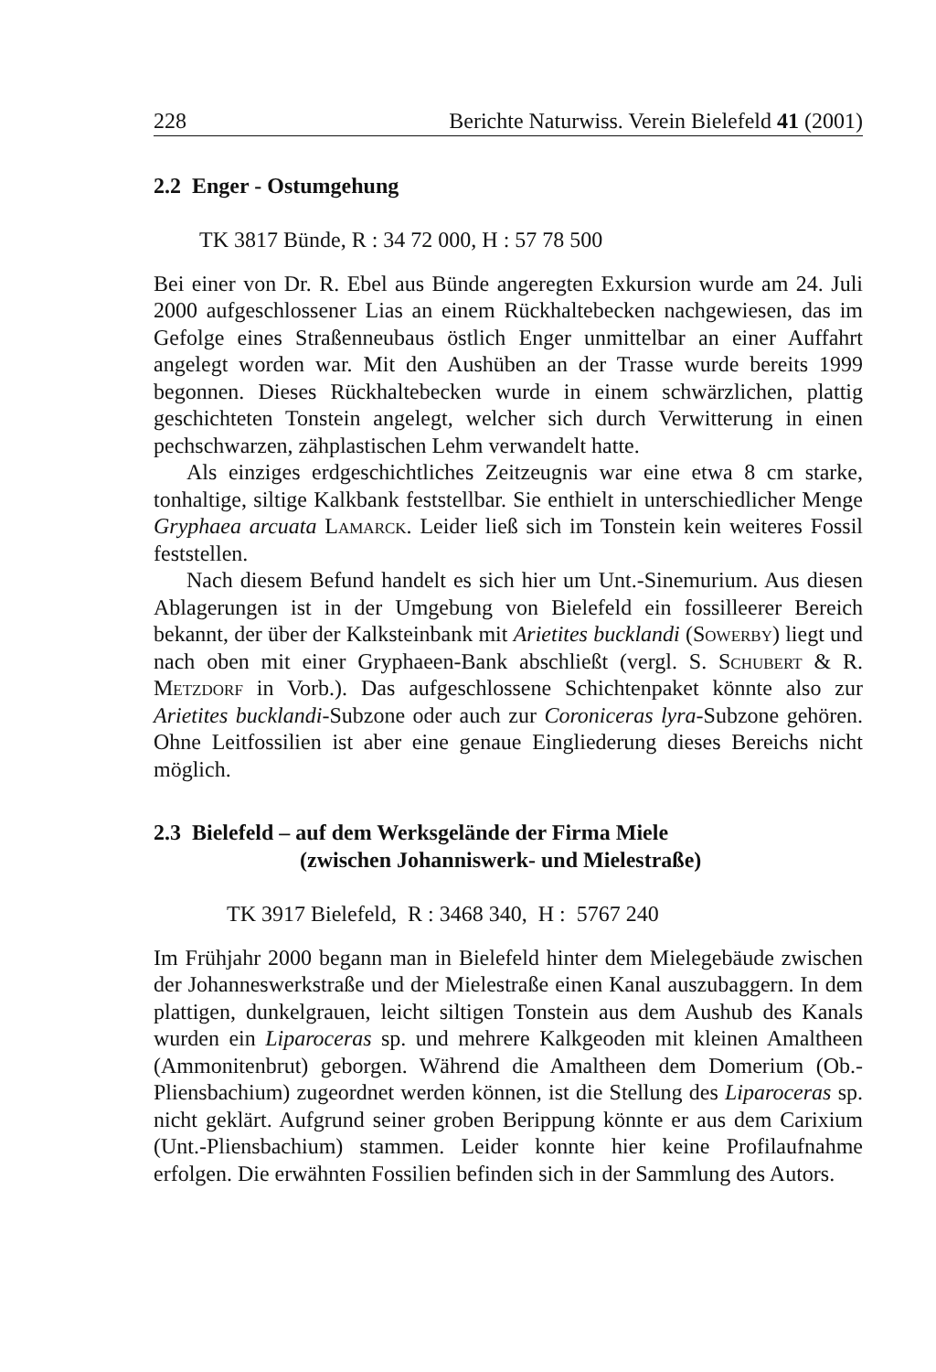228 Berichte Naturwiss. Verein Bielefeld 41 (2001)
2.2 Enger - Ostumgehung
TK 3817 Bünde, R : 34 72 000, H : 57 78 500
Bei einer von Dr. R. Ebel aus Bünde angeregten Exkursion wurde am 24. Juli 2000 aufgeschlossener Lias an einem Rückhaltebecken nachgewiesen, das im Gefolge eines Straßenneubaus östlich Enger unmittelbar an einer Auffahrt angelegt worden war. Mit den Aushüben an der Trasse wurde bereits 1999 begonnen. Dieses Rückhaltebecken wurde in einem schwärzlichen, plattig geschichteten Tonstein angelegt, welcher sich durch Verwitterung in einen pechschwarzen, zähplastischen Lehm verwandelt hatte.
Als einziges erdgeschichtliches Zeitzeugnis war eine etwa 8 cm starke, tonhaltige, siltige Kalkbank feststellbar. Sie enthielt in unterschiedlicher Menge Gryphaea arcuata Lamarck. Leider ließ sich im Tonstein kein weiteres Fossil feststellen.
Nach diesem Befund handelt es sich hier um Unt.-Sinemurium. Aus diesen Ablagerungen ist in der Umgebung von Bielefeld ein fossilleerer Bereich bekannt, der über der Kalksteinbank mit Arietites bucklandi (Sowerby) liegt und nach oben mit einer Gryphaeen-Bank abschließt (vergl. S. Schubert & R. Metzdorf in Vorb.). Das aufgeschlossene Schichtenpaket könnte also zur Arietites bucklandi-Subzone oder auch zur Coroniceras lyra-Subzone gehören. Ohne Leitfossilien ist aber eine genaue Eingliederung dieses Bereichs nicht möglich.
2.3 Bielefeld – auf dem Werksgelände der Firma Miele
(zwischen Johanniswerk- und Mielestraße)
TK 3917 Bielefeld, R : 3468 340, H : 5767 240
Im Frühjahr 2000 begann man in Bielefeld hinter dem Mielegebäude zwischen der Johanneswerkstraße und der Mielestraße einen Kanal auszubaggern. In dem plattigen, dunkelgrauen, leicht siltigen Tonstein aus dem Aushub des Kanals wurden ein Liparoceras sp. und mehrere Kalkgeoden mit kleinen Amaltheen (Ammonitenbrut) geborgen. Während die Amaltheen dem Domerium (Ob.-Pliensbachium) zugeordnet werden können, ist die Stellung des Liparoceras sp. nicht geklärt. Aufgrund seiner groben Berippung könnte er aus dem Carixium (Unt.-Pliensbachium) stammen. Leider konnte hier keine Profilaufnahme erfolgen. Die erwähnten Fossilien befinden sich in der Sammlung des Autors.